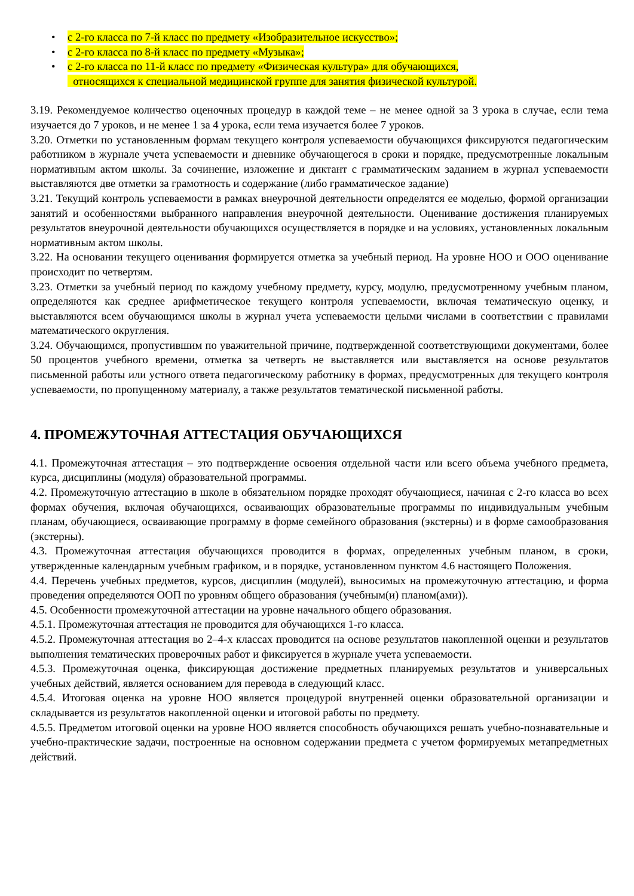• с 2-го класса по 7-й класс по предмету «Изобразительное искусство»;
• с 2-го класса по 8-й класс по предмету «Музыка»;
• с 2-го класса по 11-й класс по предмету «Физическая культура» для обучающихся,
относящихся к специальной медицинской группе для занятия физической культурой.
3.19. Рекомендуемое количество оценочных процедур в каждой теме – не менее одной за 3 урока в случае, если тема изучается до 7 уроков, и не менее 1 за 4 урока, если тема изучается более 7 уроков.
3.20. Отметки по установленным формам текущего контроля успеваемости обучающихся фиксируются педагогическим работником в журнале учета успеваемости и дневнике обучающегося в сроки и порядке, предусмотренные локальным нормативным актом школы. За сочинение, изложение и диктант с грамматическим заданием в журнал успеваемости выставляются две отметки за грамотность и содержание (либо грамматическое задание)
3.21. Текущий контроль успеваемости в рамках внеурочной деятельности определятся ее моделью, формой организации занятий и особенностями выбранного направления внеурочной деятельности. Оценивание достижения планируемых результатов внеурочной деятельности обучающихся осуществляется в порядке и на условиях, установленных локальным нормативным актом школы.
3.22. На основании текущего оценивания формируется отметка за учебный период. На уровне НОО и ООО оценивание происходит по четвертям.
3.23. Отметки за учебный период по каждому учебному предмету, курсу, модулю, предусмотренному учебным планом, определяются как среднее арифметическое текущего контроля успеваемости, включая тематическую оценку, и выставляются всем обучающимся школы в журнал учета успеваемости целыми числами в соответствии с правилами математического округления.
3.24. Обучающимся, пропустившим по уважительной причине, подтвержденной соответствующими документами, более 50 процентов учебного времени, отметка за четверть не выставляется или выставляется на основе результатов письменной работы или устного ответа педагогическому работнику в формах, предусмотренных для текущего контроля успеваемости, по пропущенному материалу, а также результатов тематической письменной работы.
4. ПРОМЕЖУТОЧНАЯ АТТЕСТАЦИЯ ОБУЧАЮЩИХСЯ
4.1. Промежуточная аттестация – это подтверждение освоения отдельной части или всего объема учебного предмета, курса, дисциплины (модуля) образовательной программы.
4.2. Промежуточную аттестацию в школе в обязательном порядке проходят обучающиеся, начиная с 2-го класса во всех формах обучения, включая обучающихся, осваивающих образовательные программы по индивидуальным учебным планам, обучающиеся, осваивающие программу в форме семейного образования (экстерны) и в форме самообразования (экстерны).
4.3. Промежуточная аттестация обучающихся проводится в формах, определенных учебным планом, в сроки, утвержденные календарным учебным графиком, и в порядке, установленном пунктом 4.6 настоящего Положения.
4.4. Перечень учебных предметов, курсов, дисциплин (модулей), выносимых на промежуточную аттестацию, и форма проведения определяются ООП по уровням общего образования (учебным(и) планом(ами)).
4.5. Особенности промежуточной аттестации на уровне начального общего образования.
4.5.1. Промежуточная аттестация не проводится для обучающихся 1-го класса.
4.5.2. Промежуточная аттестация во 2–4-х классах проводится на основе результатов накопленной оценки и результатов выполнения тематических проверочных работ и фиксируется в журнале учета успеваемости.
4.5.3. Промежуточная оценка, фиксирующая достижение предметных планируемых результатов и универсальных учебных действий, является основанием для перевода в следующий класс.
4.5.4. Итоговая оценка на уровне НОО является процедурой внутренней оценки образовательной организации и складывается из результатов накопленной оценки и итоговой работы по предмету.
4.5.5. Предметом итоговой оценки на уровне НОО является способность обучающихся решать учебно-познавательные и учебно-практические задачи, построенные на основном содержании предмета с учетом формируемых метапредметных действий.